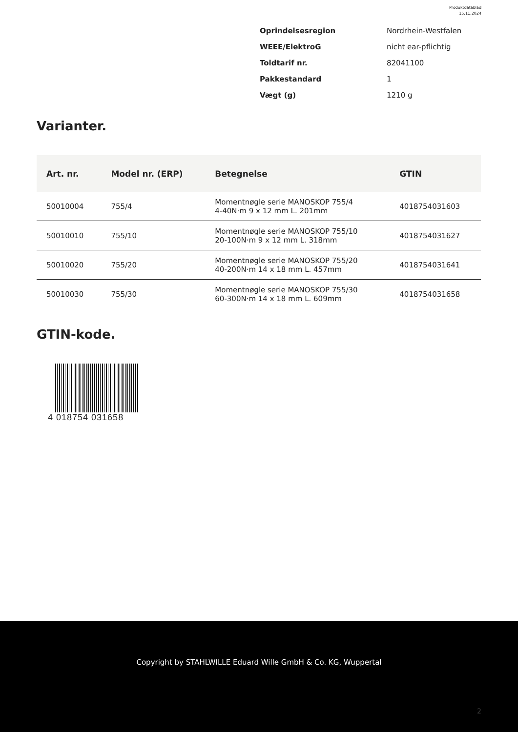Produktdatablad
15.11.2024
| Oprindelsesregion | Nordrhein-Westfalen |
| WEEE/ElektroG | nicht ear-pflichtig |
| Toldtarif nr. | 82041100 |
| Pakkestandard | 1 |
| Vægt (g) | 1210 g |
Varianter.
| Art. nr. | Model nr. (ERP) | Betegnelse | GTIN |
| --- | --- | --- | --- |
| 50010004 | 755/4 | Momentnøgle serie MANOSKOP 755/4 4-40N·m 9 x 12 mm L. 201mm | 4018754031603 |
| 50010010 | 755/10 | Momentnøgle serie MANOSKOP 755/10 20-100N·m 9 x 12 mm L. 318mm | 4018754031627 |
| 50010020 | 755/20 | Momentnøgle serie MANOSKOP 755/20 40-200N·m 14 x 18 mm L. 457mm | 4018754031641 |
| 50010030 | 755/30 | Momentnøgle serie MANOSKOP 755/30 60-300N·m 14 x 18 mm L. 609mm | 4018754031658 |
GTIN-kode.
4 018754 031658
Copyright by STAHLWILLE Eduard Wille GmbH & Co. KG, Wuppertal
2